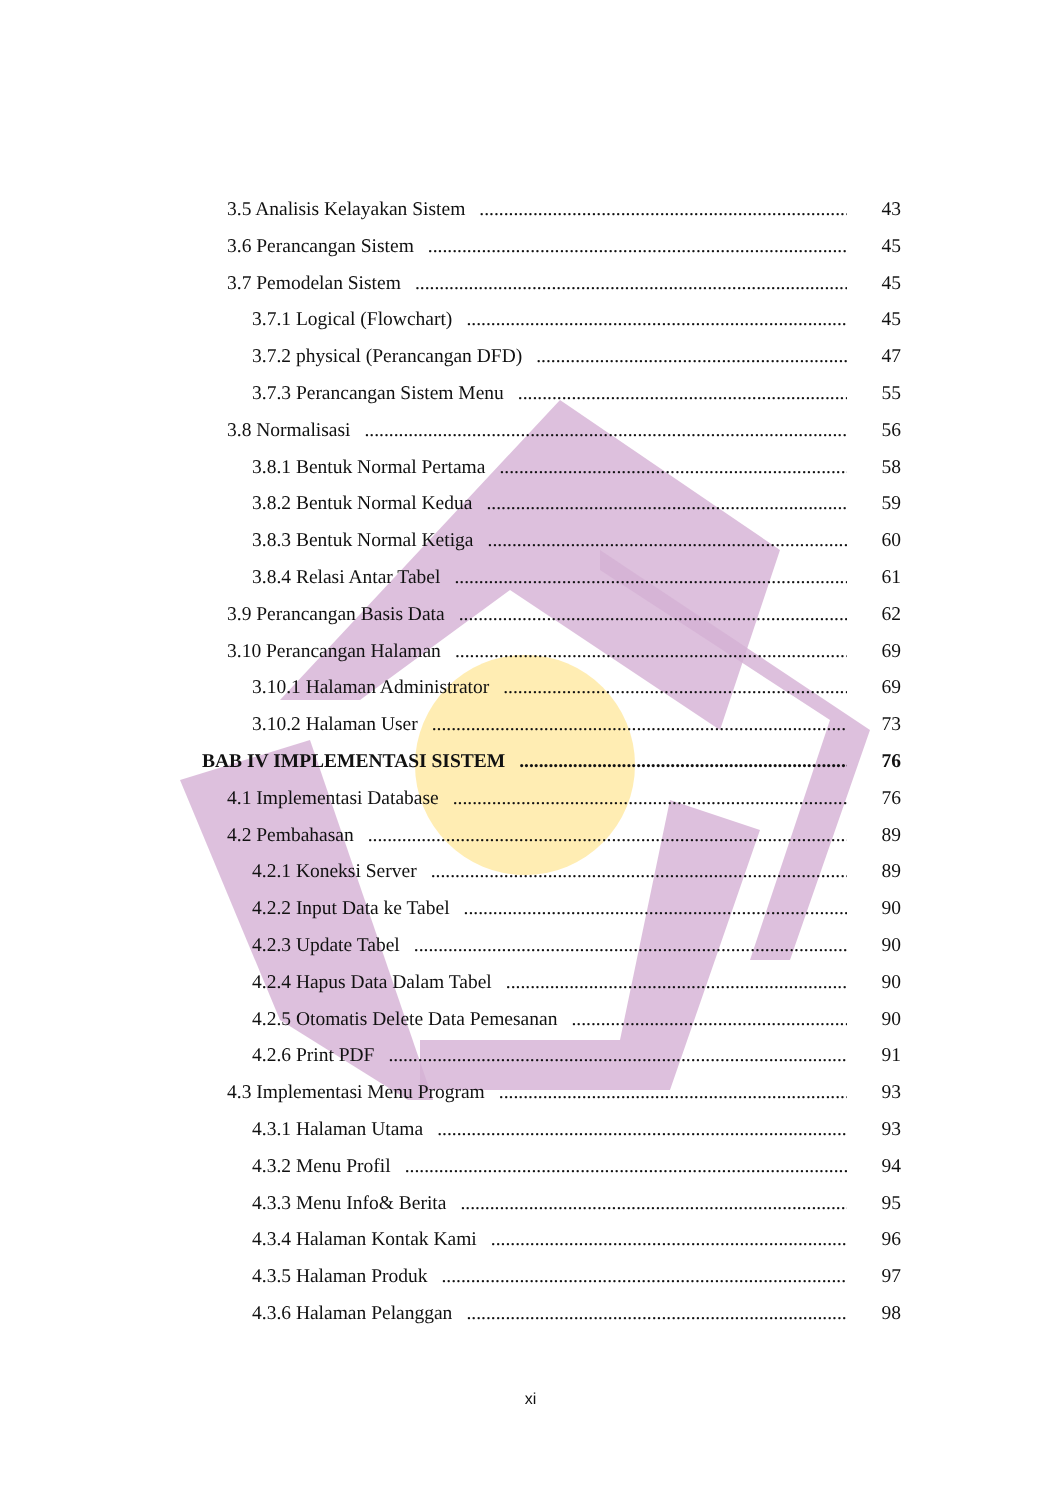3.5 Analisis Kelayakan Sistem 43
3.6 Perancangan Sistem 45
3.7 Pemodelan Sistem 45
3.7.1 Logical (Flowchart) 45
3.7.2 physical (Perancangan DFD) 47
3.7.3 Perancangan Sistem Menu 55
3.8 Normalisasi 56
3.8.1 Bentuk Normal Pertama 58
3.8.2 Bentuk Normal Kedua 59
3.8.3 Bentuk Normal Ketiga 60
3.8.4 Relasi Antar Tabel 61
3.9 Perancangan Basis Data 62
3.10 Perancangan Halaman 69
3.10.1 Halaman Administrator 69
3.10.2 Halaman User 73
BAB IV IMPLEMENTASI SISTEM 76
4.1 Implementasi Database 76
4.2 Pembahasan 89
4.2.1 Koneksi Server 89
4.2.2 Input Data ke Tabel 90
4.2.3 Update Tabel 90
4.2.4 Hapus Data Dalam Tabel 90
4.2.5 Otomatis Delete Data Pemesanan 90
4.2.6 Print PDF 91
4.3 Implementasi Menu Program 93
4.3.1 Halaman Utama 93
4.3.2 Menu Profil 94
4.3.3 Menu Info& Berita 95
4.3.4 Halaman Kontak Kami 96
4.3.5 Halaman Produk 97
4.3.6 Halaman Pelanggan 98
xi